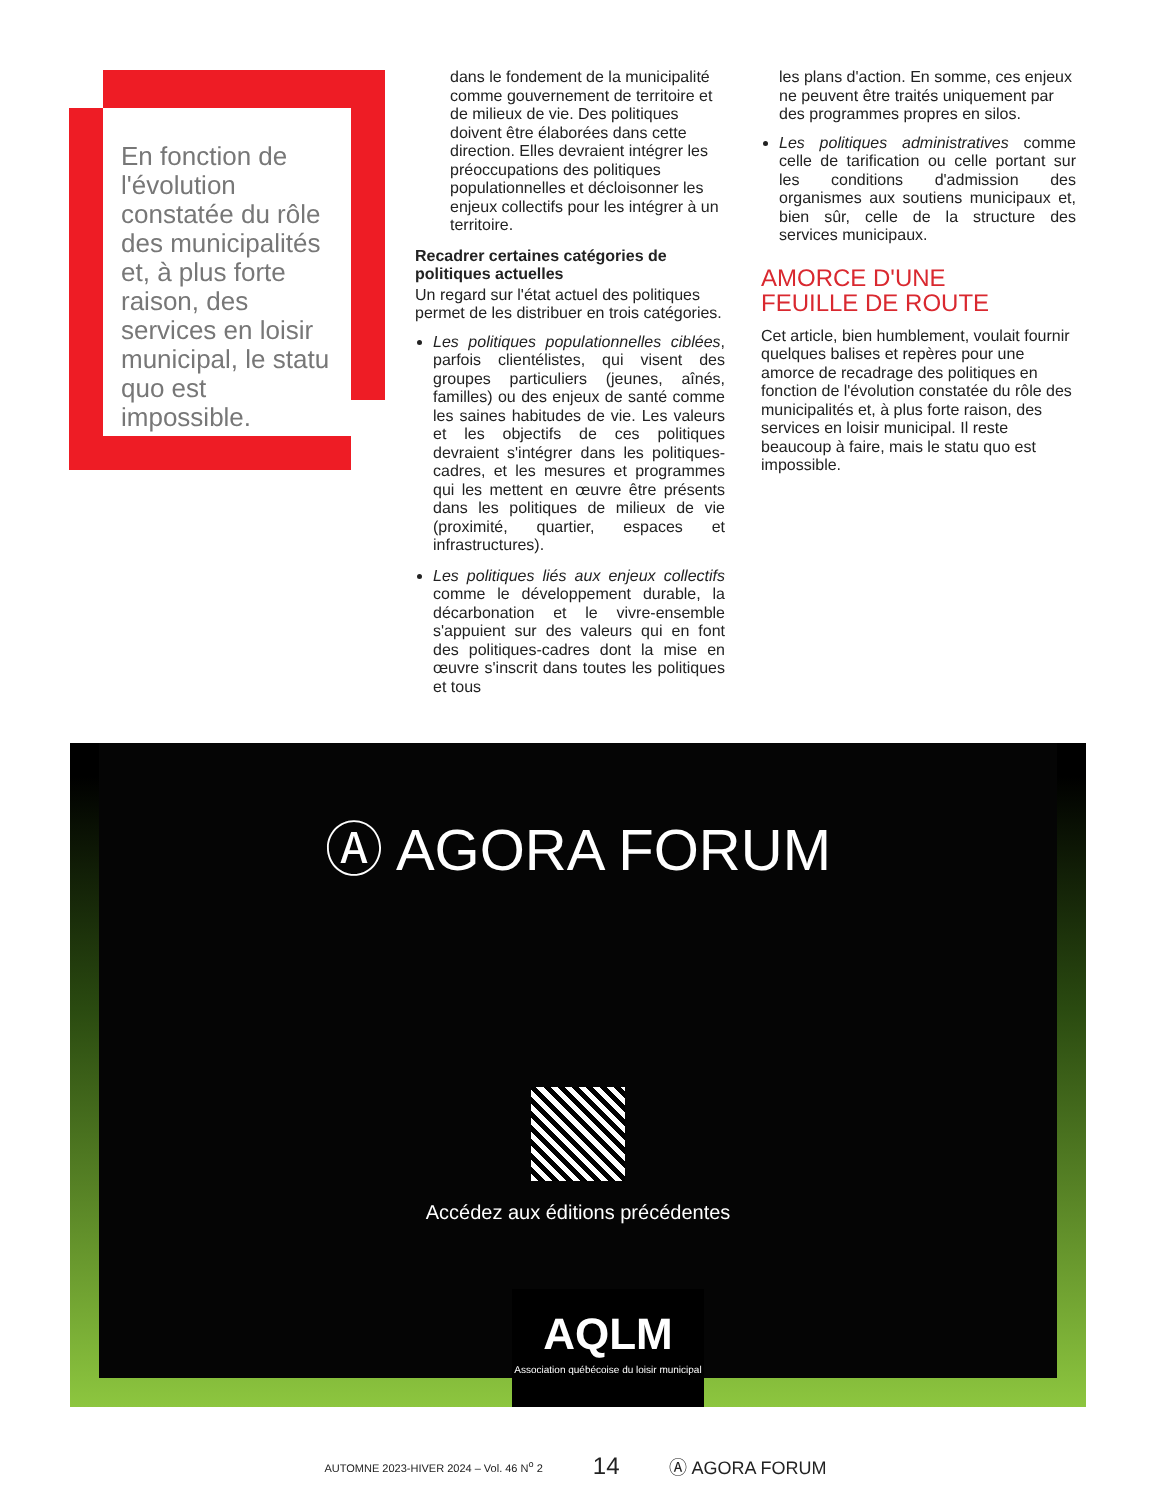En fonction de l'évolution constatée du rôle des municipalités et, à plus forte raison, des services en loisir municipal, le statu quo est impossible.
dans le fondement de la municipalité comme gouvernement de territoire et de milieux de vie. Des politiques doivent être élaborées dans cette direction. Elles devraient intégrer les préoccupations des politiques populationnelles et décloisonner les enjeux collectifs pour les intégrer à un territoire.
Recadrer certaines catégories de politiques actuelles
Un regard sur l'état actuel des politiques permet de les distribuer en trois catégories.
Les politiques populationnelles ciblées, parfois clientélistes, qui visent des groupes particuliers (jeunes, aînés, familles) ou des enjeux de santé comme les saines habitudes de vie. Les valeurs et les objectifs de ces politiques devraient s'intégrer dans les politiques-cadres, et les mesures et programmes qui les mettent en œuvre être présents dans les politiques de milieux de vie (proximité, quartier, espaces et infrastructures).
Les politiques liés aux enjeux collectifs comme le développement durable, la décarbonation et le vivre-ensemble s'appuient sur des valeurs qui en font des politiques-cadres dont la mise en œuvre s'inscrit dans toutes les politiques et tous
les plans d'action. En somme, ces enjeux ne peuvent être traités uniquement par des programmes propres en silos.
Les politiques administratives comme celle de tarification ou celle portant sur les conditions d'admission des organismes aux soutiens municipaux et, bien sûr, celle de la structure des services municipaux.
AMORCE D'UNE
FEUILLE DE ROUTE
Cet article, bien humblement, voulait fournir quelques balises et repères pour une amorce de recadrage des politiques en fonction de l'évolution constatée du rôle des municipalités et, à plus forte raison, des services en loisir municipal. Il reste beaucoup à faire, mais le statu quo est impossible.
Ⓐ AGORA FORUM
Accédez aux éditions précédentes
AQLM
Association québécoise du loisir municipal
AUTOMNE 2023-HIVER 2024 – Vol. 46 N<sup>o</sup> 2 14 Ⓐ AGORA FORUM